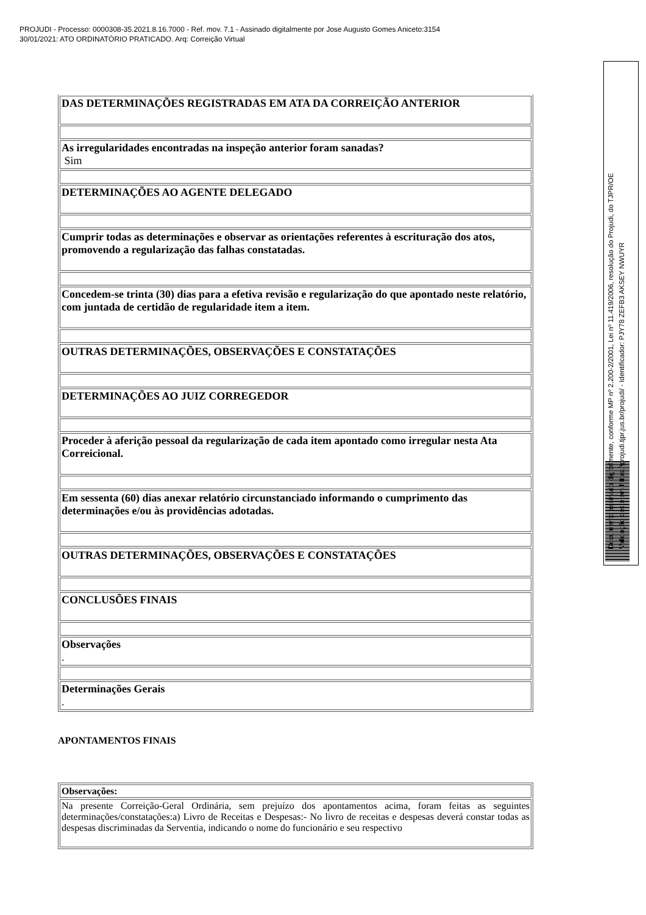PROJUDI - Processo: 0000308-35.2021.8.16.7000 - Ref. mov. 7.1 - Assinado digitalmente por Jose Augusto Gomes Aniceto:3154
30/01/2021: ATO ORDINATÓRIO PRATICADO. Arq: Correição Virtual
| DAS DETERMINAÇÕES REGISTRADAS EM ATA DA CORREIÇÃO ANTERIOR |
| As irregularidades encontradas na inspeção anterior foram sanadas? Sim |
| DETERMINAÇÕES AO AGENTE DELEGADO |
| Cumprir todas as determinações e observar as orientações referentes à escrituração dos atos, promovendo a regularização das falhas constatadas. |
| Concedem-se trinta (30) dias para a efetiva revisão e regularização do que apontado neste relatório, com juntada de certidão de regularidade item a item. |
| OUTRAS DETERMINAÇÕES, OBSERVAÇÕES E CONSTATAÇÕES |
| DETERMINAÇÕES AO JUIZ CORREGEDOR |
| Proceder à aferição pessoal da regularização de cada item apontado como irregular nesta Ata Correicional. |
| Em sessenta (60) dias anexar relatório circunstanciado informando o cumprimento das determinações e/ou às providências adotadas. |
| OUTRAS DETERMINAÇÕES, OBSERVAÇÕES E CONSTATAÇÕES |
| CONCLUSÕES FINAIS |
| Observações . |
| Determinações Gerais . |
APONTAMENTOS FINAIS
| Observações: |
| Na presente Correição-Geral Ordinária, sem prejuízo dos apontamentos acima, foram feitas as seguintes determinações/constatações:a) Livro de Receitas e Despesas:- No livro de receitas e despesas deverá constar todas as despesas discriminadas da Serventia, indicando o nome do funcionário e seu respectivo |
Documento assinado digitalmente, conforme MP nº 2.200-2/2001, Lei nº 11.419/2006, resolução do Projudi, do TJPR/OE
Validação deste em https://projudi.tjpr.jus.br/projudi/ - Identificador: PJY78 ZEFB3 AKSEY NWUYR